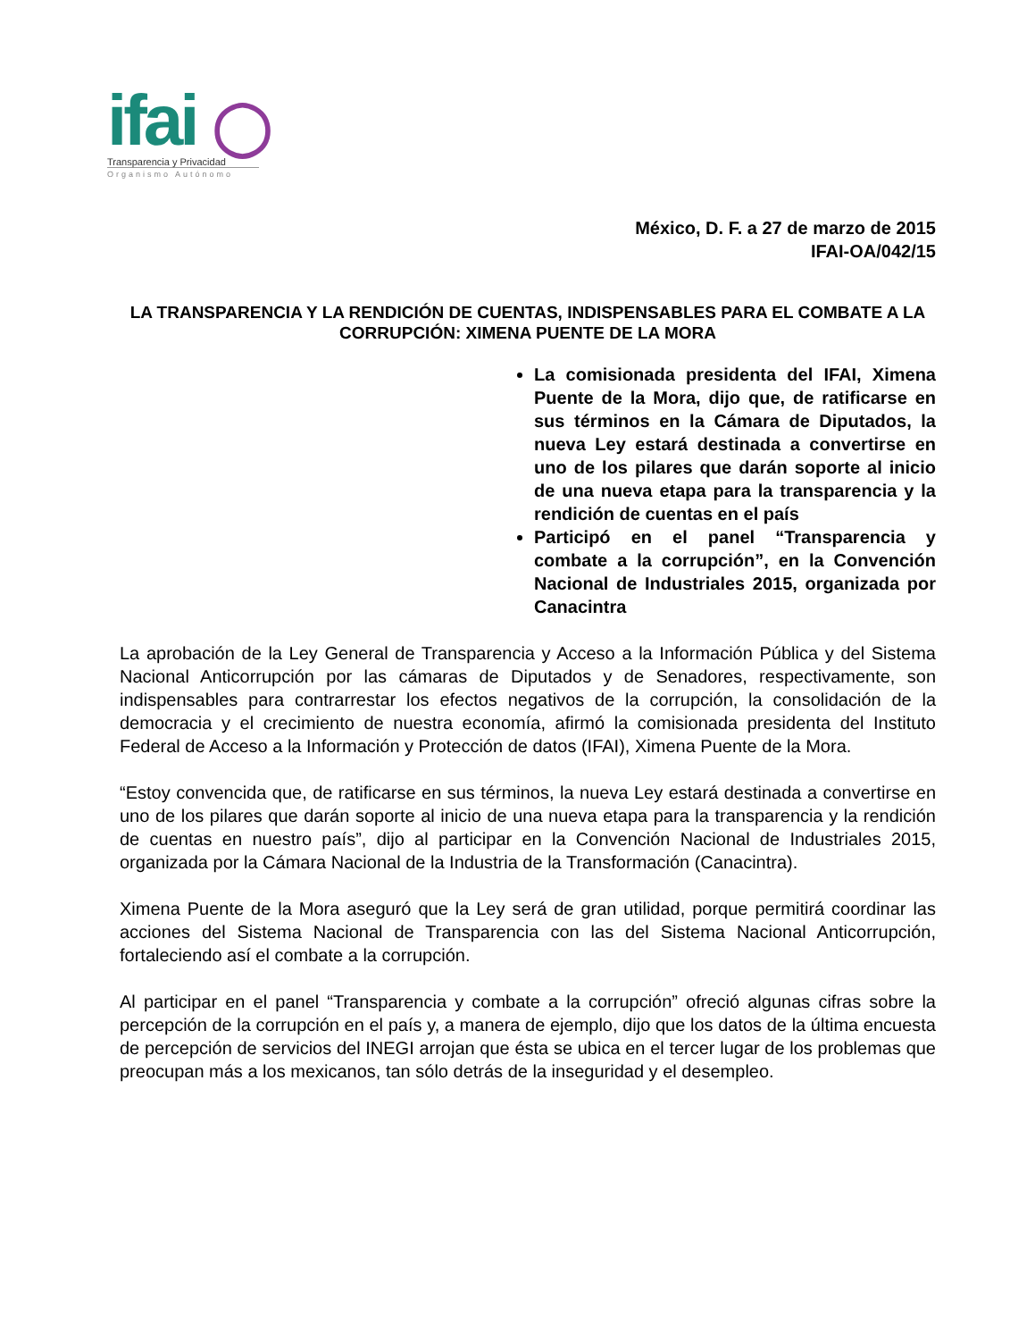ifai ◯
Transparencia y Privacidad
Organismo Autónomo
México, D. F. a 27 de marzo de 2015
IFAI-OA/042/15
LA TRANSPARENCIA Y LA RENDICIÓN DE CUENTAS, INDISPENSABLES PARA EL COMBATE A LA CORRUPCIÓN: XIMENA PUENTE DE LA MORA
La comisionada presidenta del IFAI, Ximena Puente de la Mora, dijo que, de ratificarse en sus términos en la Cámara de Diputados, la nueva Ley estará destinada a convertirse en uno de los pilares que darán soporte al inicio de una nueva etapa para la transparencia y la rendición de cuentas en el país
Participó en el panel “Transparencia y combate a la corrupción”, en la Convención Nacional de Industriales 2015, organizada por Canacintra
La aprobación de la Ley General de Transparencia y Acceso a la Información Pública y del Sistema Nacional Anticorrupción por las cámaras de Diputados y de Senadores, respectivamente, son indispensables para contrarrestar los efectos negativos de la corrupción, la consolidación de la democracia y el crecimiento de nuestra economía, afirmó la comisionada presidenta del Instituto Federal de Acceso a la Información y Protección de datos (IFAI), Ximena Puente de la Mora.
“Estoy convencida que, de ratificarse en sus términos, la nueva Ley estará destinada a convertirse en uno de los pilares que darán soporte al inicio de una nueva etapa para la transparencia y la rendición de cuentas en nuestro país”, dijo al participar en la Convención Nacional de Industriales 2015, organizada por la Cámara Nacional de la Industria de la Transformación (Canacintra).
Ximena Puente de la Mora aseguró que la Ley será de gran utilidad, porque permitirá coordinar las acciones del Sistema Nacional de Transparencia con las del Sistema Nacional Anticorrupción, fortaleciendo así el combate a la corrupción.
Al participar en el panel “Transparencia y combate a la corrupción” ofreció algunas cifras sobre la percepción de la corrupción en el país y, a manera de ejemplo, dijo que los datos de la última encuesta de percepción de servicios del INEGI arrojan que ésta se ubica en el tercer lugar de los problemas que preocupan más a los mexicanos, tan sólo detrás de la inseguridad y el desempleo.